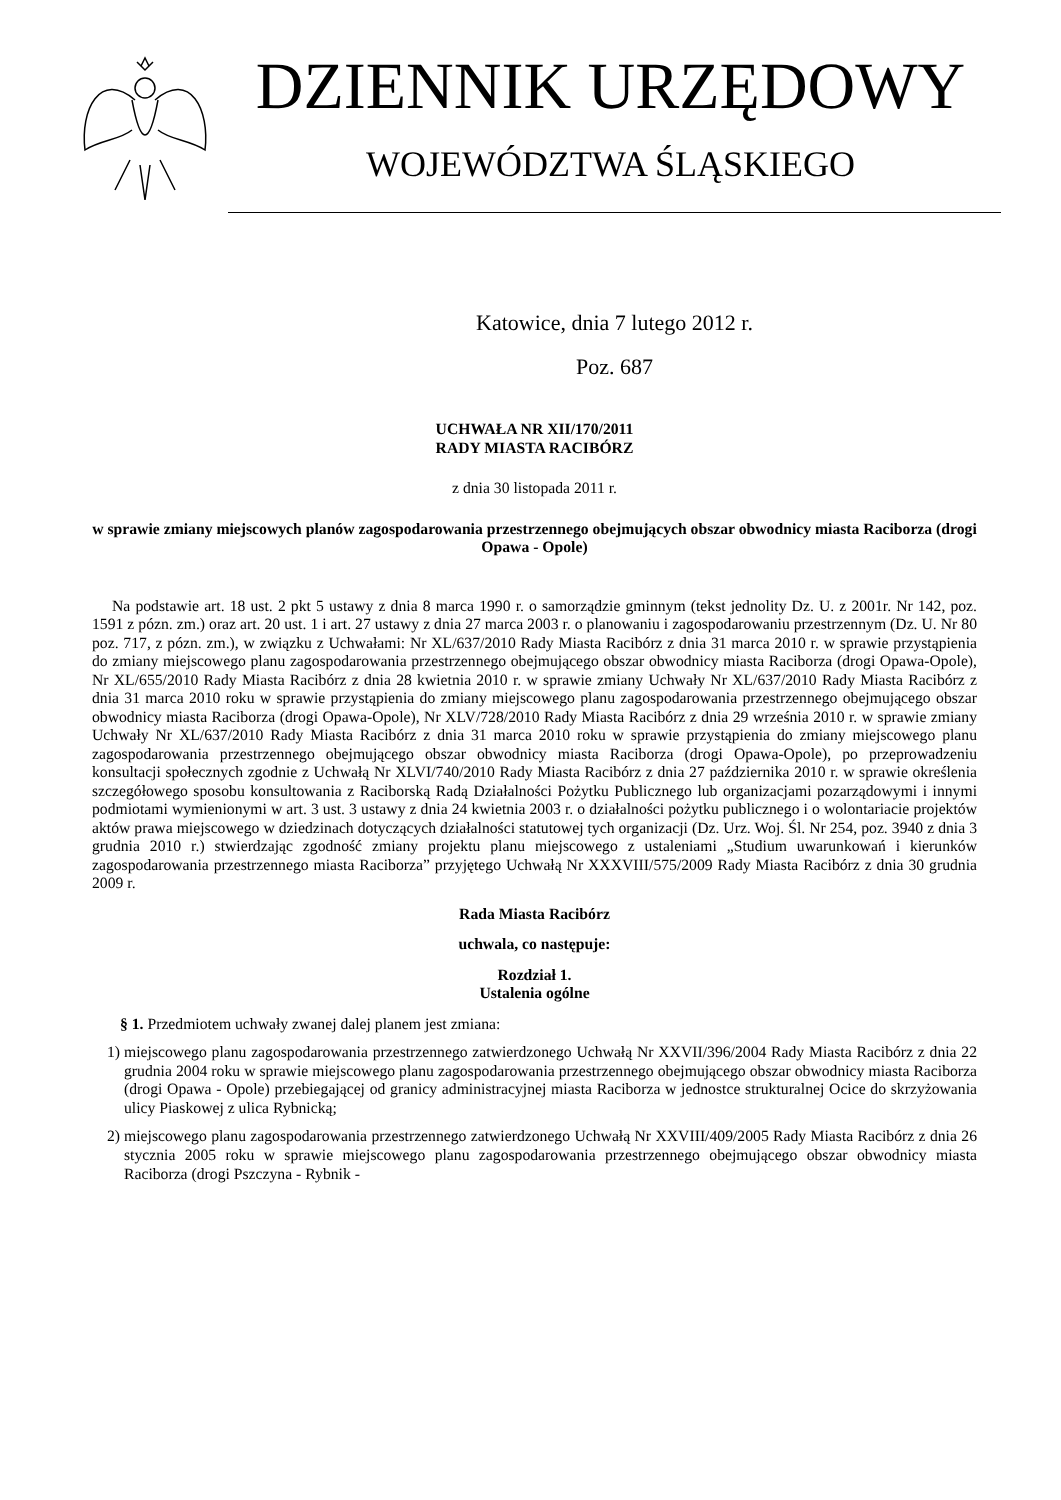DZIENNIK URZĘDOWY
WOJEWÓDZTWA ŚLĄSKIEGO
Katowice, dnia 7 lutego 2012 r.
Poz. 687
UCHWAŁA NR XII/170/2011
RADY MIASTA RACIBÓRZ
z dnia 30 listopada 2011 r.
w sprawie zmiany miejscowych planów zagospodarowania przestrzennego obejmujących obszar obwodnicy miasta Raciborza (drogi Opawa - Opole)
Na podstawie art. 18 ust. 2 pkt 5 ustawy z dnia 8 marca 1990 r. o samorządzie gminnym (tekst jednolity Dz. U. z 2001r. Nr 142, poz. 1591 z pózn. zm.) oraz art. 20 ust. 1 i art. 27 ustawy z dnia 27 marca 2003 r. o planowaniu i zagospodarowaniu przestrzennym (Dz. U. Nr 80 poz. 717, z pózn. zm.), w związku z Uchwałami: Nr XL/637/2010 Rady Miasta Racibórz z dnia 31 marca 2010 r. w sprawie przystąpienia do zmiany miejscowego planu zagospodarowania przestrzennego obejmującego obszar obwodnicy miasta Raciborza (drogi Opawa-Opole), Nr XL/655/2010 Rady Miasta Racibórz z dnia 28 kwietnia 2010 r. w sprawie zmiany Uchwały Nr XL/637/2010 Rady Miasta Racibórz z dnia 31 marca 2010 roku w sprawie przystąpienia do zmiany miejscowego planu zagospodarowania przestrzennego obejmującego obszar obwodnicy miasta Raciborza (drogi Opawa-Opole), Nr XLV/728/2010 Rady Miasta Racibórz z dnia 29 września 2010 r. w sprawie zmiany Uchwały Nr XL/637/2010 Rady Miasta Racibórz z dnia 31 marca 2010 roku w sprawie przystąpienia do zmiany miejscowego planu zagospodarowania przestrzennego obejmującego obszar obwodnicy miasta Raciborza (drogi Opawa-Opole), po przeprowadzeniu konsultacji społecznych zgodnie z Uchwałą Nr XLVI/740/2010 Rady Miasta Racibórz z dnia 27 października 2010 r. w sprawie określenia szczegółowego sposobu konsultowania z Raciborską Radą Działalności Pożytku Publicznego lub organizacjami pozarządowymi i innymi podmiotami wymienionymi w art. 3 ust. 3 ustawy z dnia 24 kwietnia 2003 r. o działalności pożytku publicznego i o wolontariacie projektów aktów prawa miejscowego w dziedzinach dotyczących działalności statutowej tych organizacji (Dz. Urz. Woj. Śl. Nr 254, poz. 3940 z dnia 3 grudnia 2010 r.) stwierdzając zgodność zmiany projektu planu miejscowego z ustaleniami „Studium uwarunkowań i kierunków zagospodarowania przestrzennego miasta Raciborza” przyjętego Uchwałą Nr XXXVIII/575/2009 Rady Miasta Racibórz z dnia 30 grudnia 2009 r.
Rada Miasta Racibórz
uchwala, co następuje:
Rozdział 1.
Ustalenia ogólne
§ 1. Przedmiotem uchwały zwanej dalej planem jest zmiana:
1) miejscowego planu zagospodarowania przestrzennego zatwierdzonego Uchwałą Nr XXVII/396/2004 Rady Miasta Racibórz z dnia 22 grudnia 2004 roku w sprawie miejscowego planu zagospodarowania przestrzennego obejmującego obszar obwodnicy miasta Raciborza (drogi Opawa - Opole) przebiegającej od granicy administracyjnej miasta Raciborza w jednostce strukturalnej Ocice do skrzyżowania ulicy Piaskowej z ulica Rybnicką;
2) miejscowego planu zagospodarowania przestrzennego zatwierdzonego Uchwałą Nr XXVIII/409/2005 Rady Miasta Racibórz z dnia 26 stycznia 2005 roku w sprawie miejscowego planu zagospodarowania przestrzennego obejmującego obszar obwodnicy miasta Raciborza (drogi Pszczyna - Rybnik -